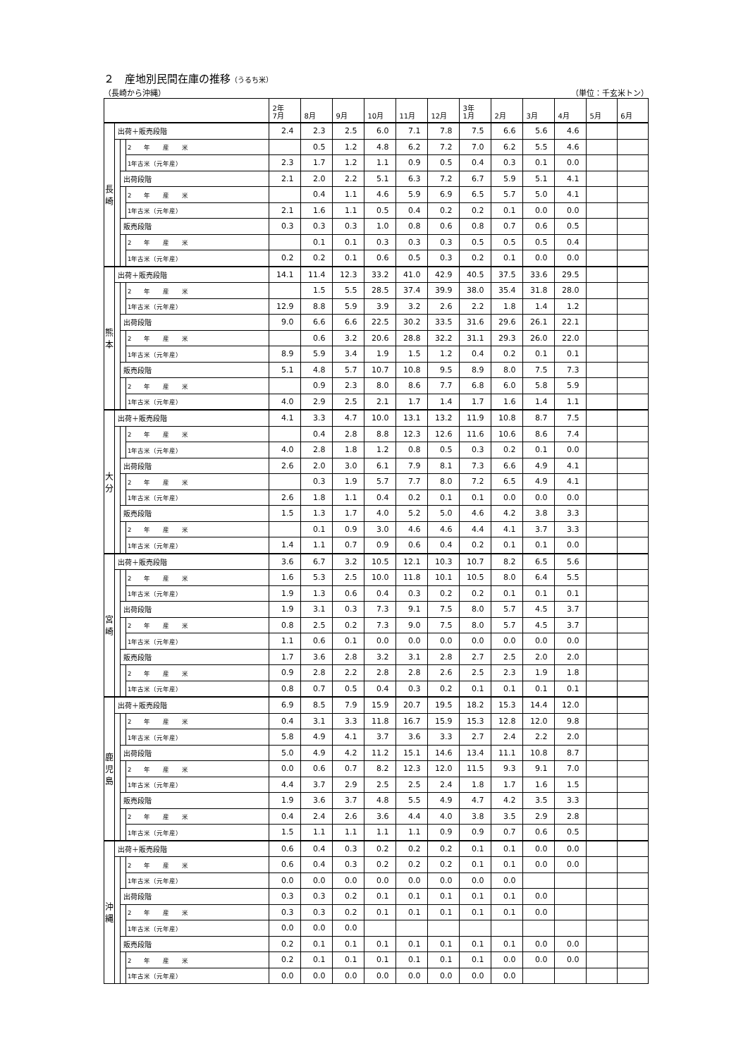２　産地別民間在庫の推移（うるち米）
（長崎から沖縄） （単位：千玄米トン）
| | | | | 2年 7月 | 8月 | 9月 | 10月 | 11月 | 12月 | 3年 1月 | 2月 | 3月 | 4月 | 5月 | 6月 |
| --- | --- | --- | --- | --- | --- | --- | --- | --- | --- | --- | --- | --- | --- | --- | --- |
| 長 崎 | 出荷＋販売段階 | | | 2.4 | 2.3 | 2.5 | 6.0 | 7.1 | 7.8 | 7.5 | 6.6 | 5.6 | 4.6 | | |
| | | | 2 年 産 米 | | 0.5 | 1.2 | 4.8 | 6.2 | 7.2 | 7.0 | 6.2 | 5.5 | 4.6 | | |
| | | | 1年古米（元年産） | 2.3 | 1.7 | 1.2 | 1.1 | 0.9 | 0.5 | 0.4 | 0.3 | 0.1 | 0.0 | | |
| | | 出荷段階 | | 2.1 | 2.0 | 2.2 | 5.1 | 6.3 | 7.2 | 6.7 | 5.9 | 5.1 | 4.1 | | |
| | | | 2 年 産 米 | | 0.4 | 1.1 | 4.6 | 5.9 | 6.9 | 6.5 | 5.7 | 5.0 | 4.1 | | |
| | | | 1年古米（元年産） | 2.1 | 1.6 | 1.1 | 0.5 | 0.4 | 0.2 | 0.2 | 0.1 | 0.0 | 0.0 | | |
| | | 販売段階 | | 0.3 | 0.3 | 0.3 | 1.0 | 0.8 | 0.6 | 0.8 | 0.7 | 0.6 | 0.5 | | |
| | | | 2 年 産 米 | | 0.1 | 0.1 | 0.3 | 0.3 | 0.3 | 0.5 | 0.5 | 0.5 | 0.4 | | |
| | | | 1年古米（元年産） | 0.2 | 0.2 | 0.1 | 0.6 | 0.5 | 0.3 | 0.2 | 0.1 | 0.0 | 0.0 | | |
| 熊 本 | 出荷＋販売段階 | | | 14.1 | 11.4 | 12.3 | 33.2 | 41.0 | 42.9 | 40.5 | 37.5 | 33.6 | 29.5 | | |
| | | | 2 年 産 米 | | 1.5 | 5.5 | 28.5 | 37.4 | 39.9 | 38.0 | 35.4 | 31.8 | 28.0 | | |
| | | | 1年古米（元年産） | 12.9 | 8.8 | 5.9 | 3.9 | 3.2 | 2.6 | 2.2 | 1.8 | 1.4 | 1.2 | | |
| | | 出荷段階 | | 9.0 | 6.6 | 6.6 | 22.5 | 30.2 | 33.5 | 31.6 | 29.6 | 26.1 | 22.1 | | |
| | | | 2 年 産 米 | | 0.6 | 3.2 | 20.6 | 28.8 | 32.2 | 31.1 | 29.3 | 26.0 | 22.0 | | |
| | | | 1年古米（元年産） | 8.9 | 5.9 | 3.4 | 1.9 | 1.5 | 1.2 | 0.4 | 0.2 | 0.1 | 0.1 | | |
| | | 販売段階 | | 5.1 | 4.8 | 5.7 | 10.7 | 10.8 | 9.5 | 8.9 | 8.0 | 7.5 | 7.3 | | |
| | | | 2 年 産 米 | | 0.9 | 2.3 | 8.0 | 8.6 | 7.7 | 6.8 | 6.0 | 5.8 | 5.9 | | |
| | | | 1年古米（元年産） | 4.0 | 2.9 | 2.5 | 2.1 | 1.7 | 1.4 | 1.7 | 1.6 | 1.4 | 1.1 | | |
| 大 分 | 出荷＋販売段階 | | | 4.1 | 3.3 | 4.7 | 10.0 | 13.1 | 13.2 | 11.9 | 10.8 | 8.7 | 7.5 | | |
| | | | 2 年 産 米 | | 0.4 | 2.8 | 8.8 | 12.3 | 12.6 | 11.6 | 10.6 | 8.6 | 7.4 | | |
| | | | 1年古米（元年産） | 4.0 | 2.8 | 1.8 | 1.2 | 0.8 | 0.5 | 0.3 | 0.2 | 0.1 | 0.0 | | |
| | | 出荷段階 | | 2.6 | 2.0 | 3.0 | 6.1 | 7.9 | 8.1 | 7.3 | 6.6 | 4.9 | 4.1 | | |
| | | | 2 年 産 米 | | 0.3 | 1.9 | 5.7 | 7.7 | 8.0 | 7.2 | 6.5 | 4.9 | 4.1 | | |
| | | | 1年古米（元年産） | 2.6 | 1.8 | 1.1 | 0.4 | 0.2 | 0.1 | 0.1 | 0.0 | 0.0 | 0.0 | | |
| | | 販売段階 | | 1.5 | 1.3 | 1.7 | 4.0 | 5.2 | 5.0 | 4.6 | 4.2 | 3.8 | 3.3 | | |
| | | | 2 年 産 米 | | 0.1 | 0.9 | 3.0 | 4.6 | 4.6 | 4.4 | 4.1 | 3.7 | 3.3 | | |
| | | | 1年古米（元年産） | 1.4 | 1.1 | 0.7 | 0.9 | 0.6 | 0.4 | 0.2 | 0.1 | 0.1 | 0.0 | | |
| 宮 崎 | 出荷＋販売段階 | | | 3.6 | 6.7 | 3.2 | 10.5 | 12.1 | 10.3 | 10.7 | 8.2 | 6.5 | 5.6 | | |
| | | | 2 年 産 米 | 1.6 | 5.3 | 2.5 | 10.0 | 11.8 | 10.1 | 10.5 | 8.0 | 6.4 | 5.5 | | |
| | | | 1年古米（元年産） | 1.9 | 1.3 | 0.6 | 0.4 | 0.3 | 0.2 | 0.2 | 0.1 | 0.1 | 0.1 | | |
| | | 出荷段階 | | 1.9 | 3.1 | 0.3 | 7.3 | 9.1 | 7.5 | 8.0 | 5.7 | 4.5 | 3.7 | | |
| | | | 2 年 産 米 | 0.8 | 2.5 | 0.2 | 7.3 | 9.0 | 7.5 | 8.0 | 5.7 | 4.5 | 3.7 | | |
| | | | 1年古米（元年産） | 1.1 | 0.6 | 0.1 | 0.0 | 0.0 | 0.0 | 0.0 | 0.0 | 0.0 | 0.0 | | |
| | | 販売段階 | | 1.7 | 3.6 | 2.8 | 3.2 | 3.1 | 2.8 | 2.7 | 2.5 | 2.0 | 2.0 | | |
| | | | 2 年 産 米 | 0.9 | 2.8 | 2.2 | 2.8 | 2.8 | 2.6 | 2.5 | 2.3 | 1.9 | 1.8 | | |
| | | | 1年古米（元年産） | 0.8 | 0.7 | 0.5 | 0.4 | 0.3 | 0.2 | 0.1 | 0.1 | 0.1 | 0.1 | | |
| 鹿 児 島 | 出荷＋販売段階 | | | 6.9 | 8.5 | 7.9 | 15.9 | 20.7 | 19.5 | 18.2 | 15.3 | 14.4 | 12.0 | | |
| | | | 2 年 産 米 | 0.4 | 3.1 | 3.3 | 11.8 | 16.7 | 15.9 | 15.3 | 12.8 | 12.0 | 9.8 | | |
| | | | 1年古米（元年産） | 5.8 | 4.9 | 4.1 | 3.7 | 3.6 | 3.3 | 2.7 | 2.4 | 2.2 | 2.0 | | |
| | | 出荷段階 | | 5.0 | 4.9 | 4.2 | 11.2 | 15.1 | 14.6 | 13.4 | 11.1 | 10.8 | 8.7 | | |
| | | | 2 年 産 米 | 0.0 | 0.6 | 0.7 | 8.2 | 12.3 | 12.0 | 11.5 | 9.3 | 9.1 | 7.0 | | |
| | | | 1年古米（元年産） | 4.4 | 3.7 | 2.9 | 2.5 | 2.5 | 2.4 | 1.8 | 1.7 | 1.6 | 1.5 | | |
| | | 販売段階 | | 1.9 | 3.6 | 3.7 | 4.8 | 5.5 | 4.9 | 4.7 | 4.2 | 3.5 | 3.3 | | |
| | | | 2 年 産 米 | 0.4 | 2.4 | 2.6 | 3.6 | 4.4 | 4.0 | 3.8 | 3.5 | 2.9 | 2.8 | | |
| | | | 1年古米（元年産） | 1.5 | 1.1 | 1.1 | 1.1 | 1.1 | 0.9 | 0.9 | 0.7 | 0.6 | 0.5 | | |
| 沖 縄 | 出荷＋販売段階 | | | 0.6 | 0.4 | 0.3 | 0.2 | 0.2 | 0.2 | 0.1 | 0.1 | 0.0 | 0.0 | | |
| | | | 2 年 産 米 | 0.6 | 0.4 | 0.3 | 0.2 | 0.2 | 0.2 | 0.1 | 0.1 | 0.0 | 0.0 | | |
| | | | 1年古米（元年産） | 0.0 | 0.0 | 0.0 | 0.0 | 0.0 | 0.0 | 0.0 | 0.0 | | | | |
| | | 出荷段階 | | 0.3 | 0.3 | 0.2 | 0.1 | 0.1 | 0.1 | 0.1 | 0.1 | 0.0 | | | |
| | | | 2 年 産 米 | 0.3 | 0.3 | 0.2 | 0.1 | 0.1 | 0.1 | 0.1 | 0.1 | 0.0 | | | |
| | | | 1年古米（元年産） | 0.0 | 0.0 | 0.0 | | | | | | | | | |
| | | 販売段階 | | 0.2 | 0.1 | 0.1 | 0.1 | 0.1 | 0.1 | 0.1 | 0.1 | 0.0 | 0.0 | | |
| | | | 2 年 産 米 | 0.2 | 0.1 | 0.1 | 0.1 | 0.1 | 0.1 | 0.1 | 0.0 | 0.0 | 0.0 | | |
| | | | 1年古米（元年産） | 0.0 | 0.0 | 0.0 | 0.0 | 0.0 | 0.0 | 0.0 | 0.0 | | | | |